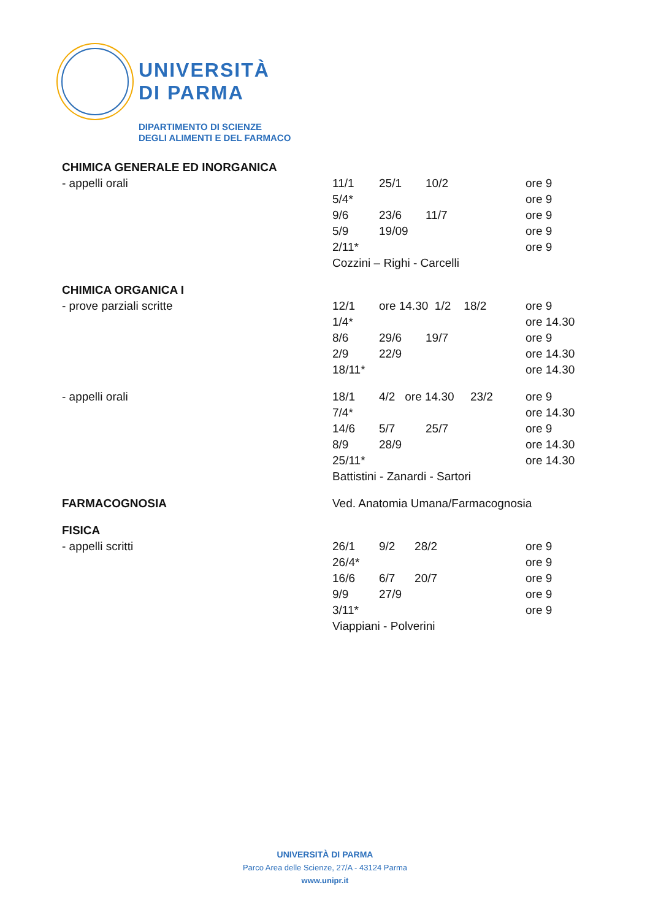UNIVERSITÀ
DI PARMA
DIPARTIMENTO DI SCIENZE
DEGLI ALIMENTI E DEL FARMACO
| CHIMICA GENERALE ED INORGANICA | | | | | |
| - appelli orali | 11/1 | 25/1 | 10/2 | | ore 9 |
| | 5/4* | | | | ore 9 |
| | 9/6 | 23/6 | 11/7 | | ore 9 |
| | 5/9 | 19/09 | | | ore 9 |
| | 2/11* | | | | ore 9 |
| | Cozzini – Righi - Carcelli | | | | |
| CHIMICA ORGANICA I | | | | | |
| - prove parziali scritte | 12/1 | ore 14.30 1/2 18/2 | | | ore 9 |
| | 1/4* | | | | ore 14.30 |
| | 8/6 | 29/6 | 19/7 | | ore 9 |
| | 2/9 | 22/9 | | | ore 14.30 |
| | 18/11* | | | | ore 14.30 |
| - appelli orali | 18/1 | 4/2 ore 14.30 23/2 | | | ore 9 |
| | 7/4* | | | | ore 14.30 |
| | 14/6 | 5/7 | 25/7 | | ore 9 |
| | 8/9 | 28/9 | | | ore 14.30 |
| | 25/11* | | | | ore 14.30 |
| | Battistini - Zanardi - Sartori | | | | |
| FARMACOGNOSIA | Ved. Anatomia Umana/Farmacognosia | | | | |
| FISICA | | | | | |
| - appelli scritti | 26/1 | 9/2 28/2 | | | ore 9 |
| | 26/4* | | | | ore 9 |
| | 16/6 | 6/7 20/7 | | | ore 9 |
| | 9/9 | 27/9 | | | ore 9 |
| | 3/11* | | | | ore 9 |
| | Viappiani - Polverini | | | | |
UNIVERSITÀ DI PARMA
Parco Area delle Scienze, 27/A - 43124 Parma
www.unipr.it